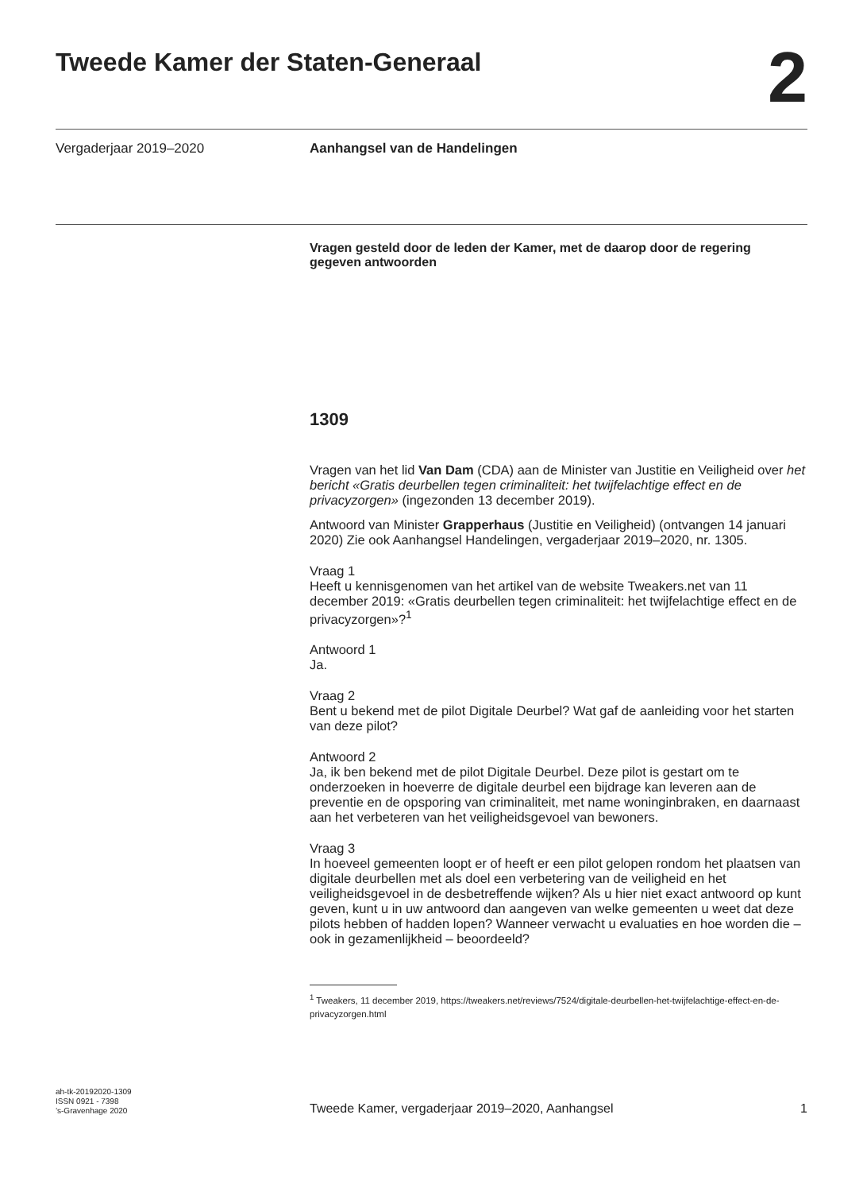Tweede Kamer der Staten-Generaal
2
Vergaderjaar 2019–2020
Aanhangsel van de Handelingen
Vragen gesteld door de leden der Kamer, met de daarop door de regering gegeven antwoorden
1309
Vragen van het lid Van Dam (CDA) aan de Minister van Justitie en Veiligheid over het bericht «Gratis deurbellen tegen criminaliteit: het twijfelachtige effect en de privacyzorgen» (ingezonden 13 december 2019).
Antwoord van Minister Grapperhaus (Justitie en Veiligheid) (ontvangen 14 januari 2020) Zie ook Aanhangsel Handelingen, vergaderjaar 2019–2020, nr. 1305.
Vraag 1
Heeft u kennisgenomen van het artikel van de website Tweakers.net van 11 december 2019: «Gratis deurbellen tegen criminaliteit: het twijfelachtige effect en de privacyzorgen»?<sup>1</sup>
Antwoord 1
Ja.
Vraag 2
Bent u bekend met de pilot Digitale Deurbel? Wat gaf de aanleiding voor het starten van deze pilot?
Antwoord 2
Ja, ik ben bekend met de pilot Digitale Deurbel. Deze pilot is gestart om te onderzoeken in hoeverre de digitale deurbel een bijdrage kan leveren aan de preventie en de opsporing van criminaliteit, met name woninginbraken, en daarnaast aan het verbeteren van het veiligheidsgevoel van bewoners.
Vraag 3
In hoeveel gemeenten loopt er of heeft er een pilot gelopen rondom het plaatsen van digitale deurbellen met als doel een verbetering van de veiligheid en het veiligheidsgevoel in de desbetreffende wijken? Als u hier niet exact antwoord op kunt geven, kunt u in uw antwoord dan aangeven van welke gemeenten u weet dat deze pilots hebben of hadden lopen? Wanneer verwacht u evaluaties en hoe worden die – ook in gezamenlijkheid – beoordeeld?
<sup>1</sup> Tweakers, 11 december 2019, https://tweakers.net/reviews/7524/digitale-deurbellen-het-twijfelachtige-effect-en-de-privacyzorgen.html
ah-tk-20192020-1309
ISSN 0921 - 7398
’s-Gravenhage 2020
Tweede Kamer, vergaderjaar 2019–2020, Aanhangsel
1